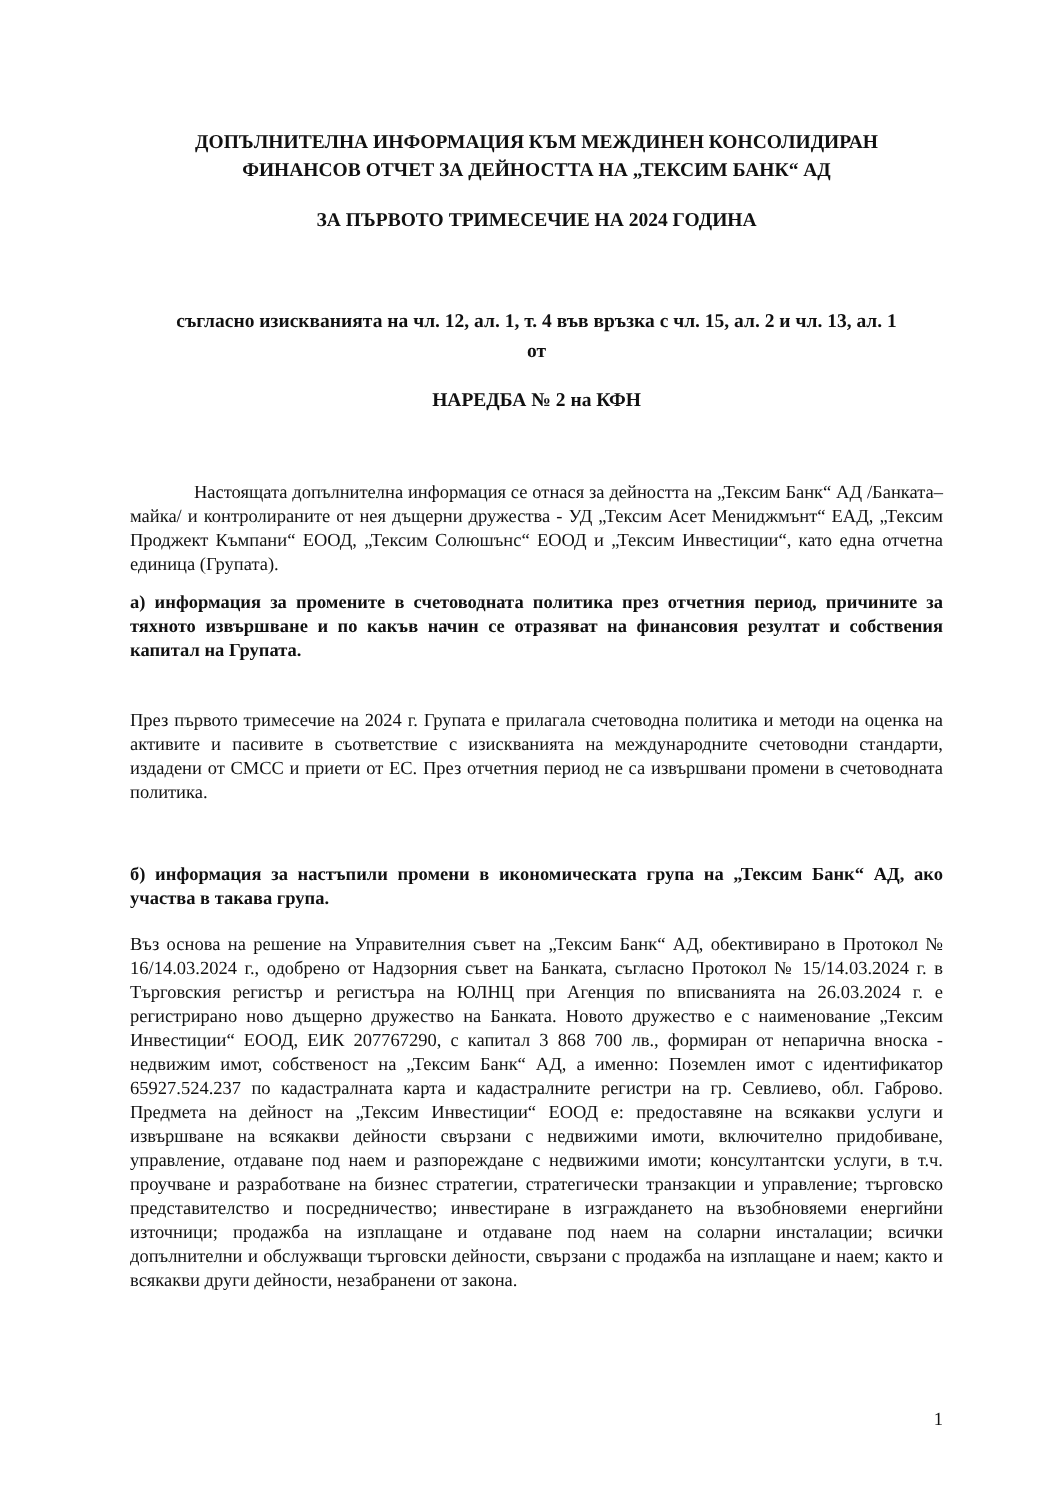ДОПЪЛНИТЕЛНА ИНФОРМАЦИЯ КЪМ МЕЖДИНЕН КОНСОЛИДИРАН
ФИНАНСОВ ОТЧЕТ ЗА ДЕЙНОСТТА НА „ТЕКСИМ БАНК“ АД
ЗА ПЪРВОТО ТРИМЕСЕЧИЕ НА 2024 ГОДИНА
съгласно изискванията на чл. 12, ал. 1, т. 4 във връзка с чл. 15, ал. 2 и чл. 13, ал. 1
от
НАРЕДБА № 2 на КФН
Настоящата допълнителна информация се отнася за дейността на „Тексим Банк“ АД /Банката–майка/ и контролираните от нея дъщерни дружества - УД „Тексим Асет Мениджмънт“ ЕАД, „Тексим Проджект Къмпани“ ЕООД, „Тексим Солюшънс“ ЕООД и „Тексим Инвестиции“, като една отчетна единица (Групата).
а) информация за промените в счетоводната политика през отчетния период, причините за тяхното извършване и по какъв начин се отразяват на финансовия резултат и собствения капитал на Групата.
През първото тримесечие на 2024 г. Групата е прилагала счетоводна политика и методи на оценка на активите и пасивите в съответствие с изискванията на международните счетоводни стандарти, издадени от СМСС и приети от ЕС. През отчетния период не са извършвани промени в счетоводната политика.
б) информация за настъпили промени в икономическата група на „Тексим Банк“ АД, ако участва в такава група.
Въз основа на решение на Управителния съвет на „Тексим Банк“ АД, обективирано в Протокол № 16/14.03.2024 г., одобрено от Надзорния съвет на Банката, съгласно Протокол № 15/14.03.2024 г. в Търговския регистър и регистъра на ЮЛНЦ при Агенция по вписванията на 26.03.2024 г. е регистрирано ново дъщерно дружество на Банката. Новото дружество е с наименование „Тексим Инвестиции“ ЕООД, ЕИК 207767290, с капитал 3 868 700 лв., формиран от непарична вноска - недвижим имот, собственост на „Тексим Банк“ АД, а именно: Поземлен имот с идентификатор 65927.524.237 по кадастралната карта и кадастралните регистри на гр. Севлиево, обл. Габрово. Предмета на дейност на „Тексим Инвестиции“ ЕООД е: предоставяне на всякакви услуги и извършване на всякакви дейности свързани с недвижими имоти, включително придобиване, управление, отдаване под наем и разпореждане с недвижими имоти; консултантски услуги, в т.ч. проучване и разработване на бизнес стратегии, стратегически транзакции и управление; търговско представителство и посредничество; инвестиране в изграждането на възобновяеми енергийни източници; продажба на изплащане и отдаване под наем на соларни инсталации; всички допълнителни и обслужващи търговски дейности, свързани с продажба на изплащане и наем; както и всякакви други дейности, незабранени от закона.
1